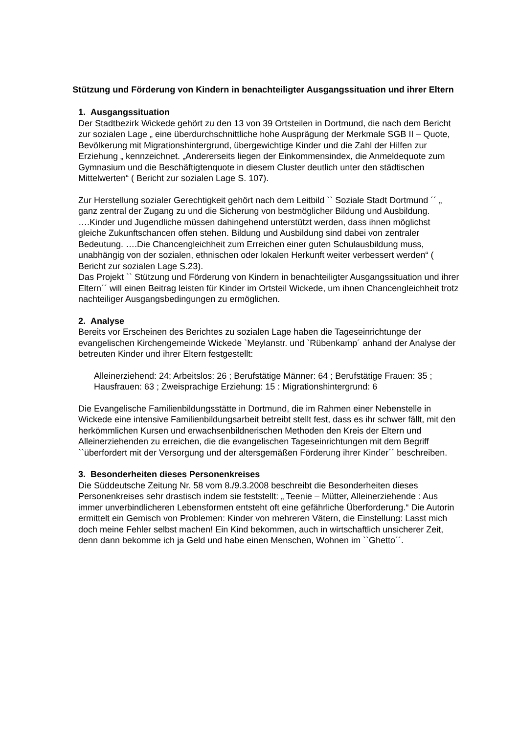Stützung und Förderung von Kindern in benachteiligter Ausgangssituation und ihrer Eltern
1. Ausgangssituation
Der Stadtbezirk Wickede gehört zu den 13 von 39 Ortsteilen in Dortmund, die nach dem Bericht zur sozialen Lage „ eine überdurchschnittliche hohe Ausprägung der Merkmale SGB II – Quote, Bevölkerung mit Migrationshintergrund, übergewichtige Kinder und die Zahl der Hilfen zur Erziehung „ kennzeichnet. „Andererseits liegen der Einkommensindex, die Anmeldequote zum Gymnasium und die Beschäftigtenquote in diesem Cluster deutlich unter den städtischen Mittelwerten“ ( Bericht zur sozialen Lage S. 107).
Zur Herstellung sozialer Gerechtigkeit gehört nach dem Leitbild `` Soziale Stadt Dortmund ´´ „ ganz zentral der Zugang zu und die Sicherung von bestmöglicher Bildung und Ausbildung. ….Kinder und Jugendliche müssen dahingehend unterstützt werden, dass ihnen möglichst gleiche Zukunftschancen offen stehen. Bildung und Ausbildung sind dabei von zentraler Bedeutung. ….Die Chancengleichheit zum Erreichen einer guten Schulausbildung muss, unabhängig von der sozialen, ethnischen oder lokalen Herkunft weiter verbessert werden“ ( Bericht zur sozialen Lage S.23).
Das Projekt `` Stützung und Förderung von Kindern in benachteiligter Ausgangssituation und ihrer Eltern´´ will einen Beitrag leisten für Kinder im Ortsteil Wickede, um ihnen Chancengleichheit trotz nachteiliger Ausgangsbedingungen zu ermöglichen.
2. Analyse
Bereits vor Erscheinen des Berichtes zu sozialen Lage haben die Tageseinrichtunge der evangelischen Kirchengemeinde Wickede `Meylanstr. und `Rübenkamp´ anhand der Analyse der betreuten Kinder und ihrer Eltern festgestellt:
Alleinerziehend: 24; Arbeitslos: 26 ; Berufstätige Männer: 64 ; Berufstätige Frauen: 35 ; Hausfrauen: 63 ; Zweisprachige Erziehung: 15 : Migrationshintergrund: 6
Die Evangelische Familienbildungsstätte in Dortmund, die im Rahmen einer Nebenstelle in Wickede eine intensive Familienbildungsarbeit betreibt stellt fest, dass es ihr schwer fällt, mit den herkömmlichen Kursen und erwachsenbildnerischen Methoden den Kreis der Eltern und Alleinerziehenden zu erreichen, die die evangelischen Tageseinrichtungen mit dem Begriff ``überfordert mit der Versorgung und der altersgemäßen Förderung ihrer Kinder´´ beschreiben.
3. Besonderheiten dieses Personenkreises
Die Süddeutsche Zeitung Nr. 58 vom 8./9.3.2008 beschreibt die Besonderheiten dieses Personenkreises sehr drastisch indem sie feststellt: „ Teenie – Mütter, Alleinerziehende : Aus immer unverbindlicheren Lebensformen entsteht oft eine gefährliche Überforderung.“ Die Autorin ermittelt ein Gemisch von Problemen: Kinder von mehreren Vätern, die Einstellung: Lasst mich doch meine Fehler selbst machen! Ein Kind bekommen, auch in wirtschaftlich unsicherer Zeit, denn dann bekomme ich ja Geld und habe einen Menschen, Wohnen im ``Ghetto´´.